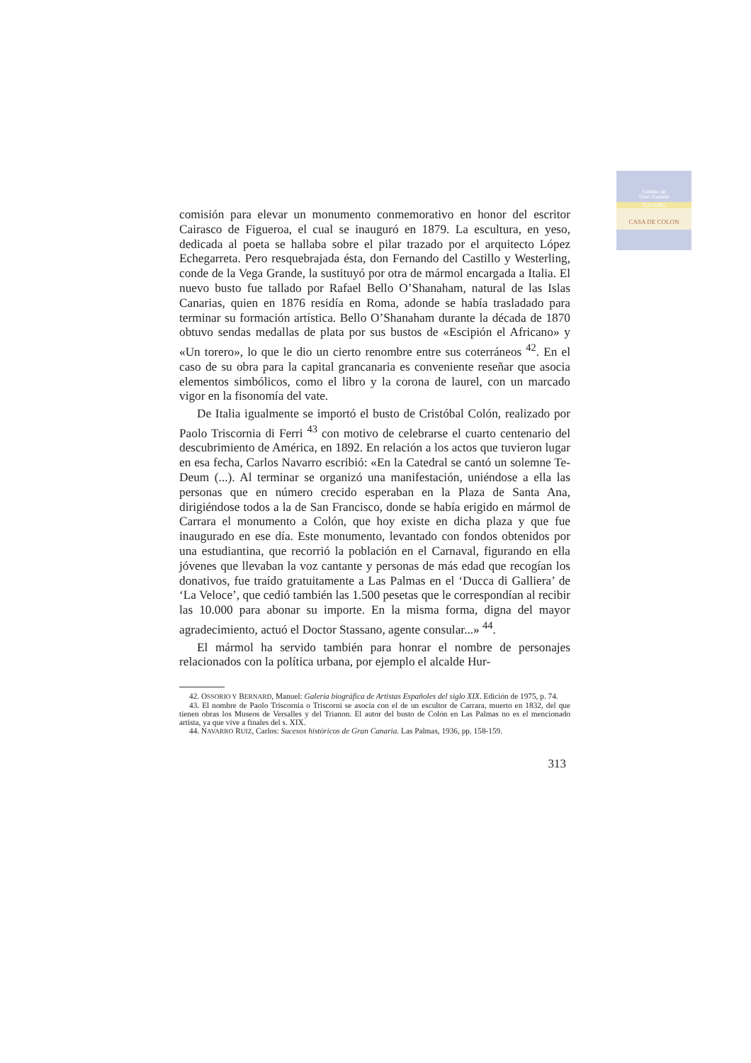Cabildo de
Gran Canaria
CULTURA
CASA DE COLON
comisión para elevar un monumento conmemorativo en honor del escritor Cairasco de Figueroa, el cual se inauguró en 1879. La escultura, en yeso, dedicada al poeta se hallaba sobre el pilar trazado por el arquitecto López Echegarreta. Pero resquebrajada ésta, don Fernando del Castillo y Westerling, conde de la Vega Grande, la sustituyó por otra de mármol encargada a Italia. El nuevo busto fue tallado por Rafael Bello O’Shanaham, natural de las Islas Canarias, quien en 1876 residía en Roma, adonde se había trasladado para terminar su formación artística. Bello O’Shanaham durante la década de 1870 obtuvo sendas medallas de plata por sus bustos de «Escipión el Africano» y «Un torero», lo que le dio un cierto renombre entre sus coterráneos <sup>42</sup>. En el caso de su obra para la capital grancanaria es conveniente reseñar que asocia elementos simbólicos, como el libro y la corona de laurel, con un marcado vigor en la fisonomía del vate.
De Italia igualmente se importó el busto de Cristóbal Colón, realizado por Paolo Triscornia di Ferri <sup>43</sup> con motivo de celebrarse el cuarto centenario del descubrimiento de América, en 1892. En relación a los actos que tuvieron lugar en esa fecha, Carlos Navarro escribió: «En la Catedral se cantó un solemne Te-Deum (...). Al terminar se organizó una manifestación, uniéndose a ella las personas que en número crecido esperaban en la Plaza de Santa Ana, dirigiéndose todos a la de San Francisco, donde se había erigido en mármol de Carrara el monumento a Colón, que hoy existe en dicha plaza y que fue inaugurado en ese día. Este monumento, levantado con fondos obtenidos por una estudiantina, que recorrió la población en el Carnaval, figurando en ella jóvenes que llevaban la voz cantante y personas de más edad que recogían los donativos, fue traído gratuitamente a Las Palmas en el ‘Ducca di Galliera’ de ‘La Veloce’, que cedió también las 1.500 pesetas que le correspondían al recibir las 10.000 para abonar su importe. En la misma forma, digna del mayor agradecimiento, actuó el Doctor Stassano, agente consular...» <sup>44</sup>.
El mármol ha servido también para honrar el nombre de personajes relacionados con la política urbana, por ejemplo el alcalde Hur-
42. OSSORIO Y BERNARD, Manuel: Galería biográfica de Artistas Españoles del siglo XIX. Edición de 1975, p. 74.
43. El nombre de Paolo Triscornia o Triscorni se asocia con el de un escultor de Carrara, muerto en 1832, del que tienen obras los Museos de Versalles y del Trianon. El autor del busto de Colón en Las Palmas no es el mencionado artista, ya que vive a finales del s. XIX.
44. NAVARRO RUIZ, Carlos: Sucesos históricos de Gran Canaria. Las Palmas, 1936, pp. 158-159.
313